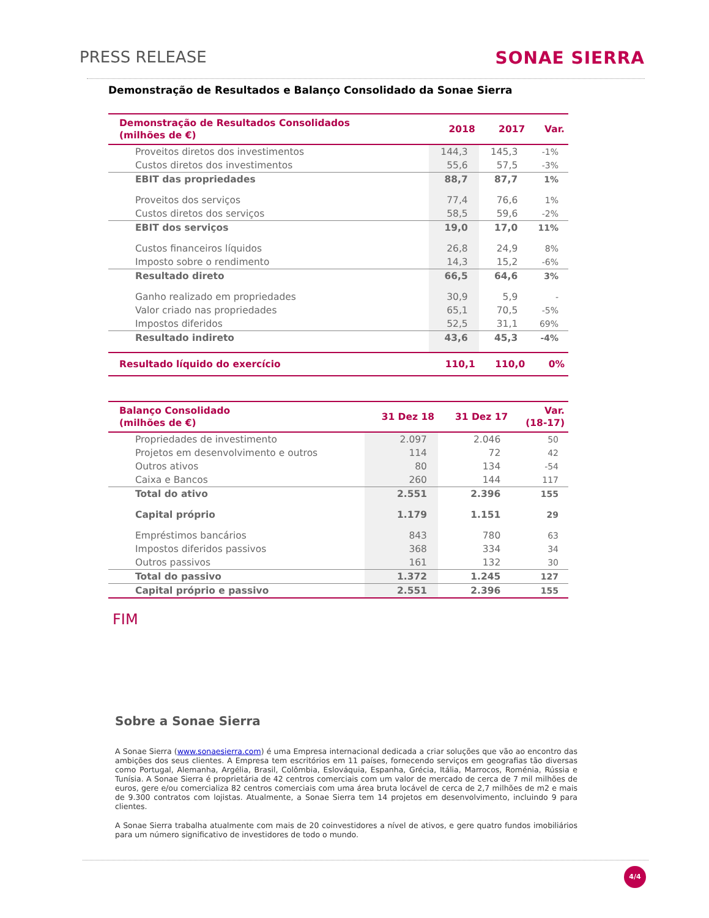PRESS RELEASE SONAE SIERRA
Demonstração de Resultados e Balanço Consolidado da Sonae Sierra
| Demonstração de Resultados Consolidados (milhões de €) | 2018 | 2017 | Var. |
| --- | --- | --- | --- |
| Proveitos diretos dos investimentos | 144,3 | 145,3 | -1% |
| Custos diretos dos investimentos | 55,6 | 57,5 | -3% |
| EBIT das propriedades | 88,7 | 87,7 | 1% |
| Proveitos dos serviços | 77,4 | 76,6 | 1% |
| Custos diretos dos serviços | 58,5 | 59,6 | -2% |
| EBIT dos serviços | 19,0 | 17,0 | 11% |
| Custos financeiros líquidos | 26,8 | 24,9 | 8% |
| Imposto sobre o rendimento | 14,3 | 15,2 | -6% |
| Resultado direto | 66,5 | 64,6 | 3% |
| Ganho realizado em propriedades | 30,9 | 5,9 | - |
| Valor criado nas propriedades | 65,1 | 70,5 | -5% |
| Impostos diferidos | 52,5 | 31,1 | 69% |
| Resultado indireto | 43,6 | 45,3 | -4% |
| Resultado líquido do exercício | 110,1 | 110,0 | 0% |
| Balanço Consolidado (milhões de €) | 31 Dez 18 | 31 Dez 17 | Var. (18-17) |
| --- | --- | --- | --- |
| Propriedades de investimento | 2.097 | 2.046 | 50 |
| Projetos em desenvolvimento e outros | 114 | 72 | 42 |
| Outros ativos | 80 | 134 | -54 |
| Caixa e Bancos | 260 | 144 | 117 |
| Total do ativo | 2.551 | 2.396 | 155 |
| Capital próprio | 1.179 | 1.151 | 29 |
| Empréstimos bancários | 843 | 780 | 63 |
| Impostos diferidos passivos | 368 | 334 | 34 |
| Outros passivos | 161 | 132 | 30 |
| Total do passivo | 1.372 | 1.245 | 127 |
| Capital próprio e passivo | 2.551 | 2.396 | 155 |
FIM
Sobre a Sonae Sierra
A Sonae Sierra (www.sonaesierra.com) é uma Empresa internacional dedicada a criar soluções que vão ao encontro das ambições dos seus clientes. A Empresa tem escritórios em 11 países, fornecendo serviços em geografias tão diversas como Portugal, Alemanha, Argélia, Brasil, Colômbia, Eslováquia, Espanha, Grécia, Itália, Marrocos, Roménia, Rússia e Tunísia. A Sonae Sierra é proprietária de 42 centros comerciais com um valor de mercado de cerca de 7 mil milhões de euros, gere e/ou comercializa 82 centros comerciais com uma área bruta locável de cerca de 2,7 milhões de m2 e mais de 9.300 contratos com lojistas. Atualmente, a Sonae Sierra tem 14 projetos em desenvolvimento, incluindo 9 para clientes.
A Sonae Sierra trabalha atualmente com mais de 20 coinvestidores a nível de ativos, e gere quatro fundos imobiliários para um número significativo de investidores de todo o mundo.
4/4